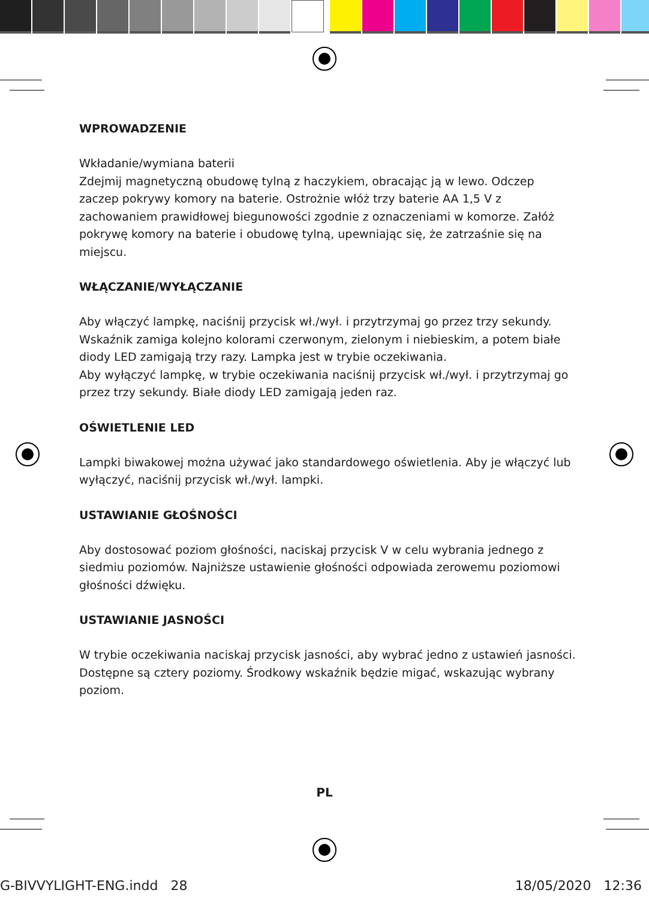WPROWADZENIE
Wkładanie/wymiana baterii
Zdejmij magnetyczną obudowę tylną z haczykiem, obracając ją w lewo. Odczep zaczep pokrywy komory na baterie. Ostrożnie włóż trzy baterie AA 1,5 V z zachowaniem prawidłowej biegunowości zgodnie z oznaczeniami w komorze. Załóż pokrywę komory na baterie i obudowę tylną, upewniając się, że zatrzaśnie się na miejscu.
WŁĄCZANIE/WYŁĄCZANIE
Aby włączyć lampkę, naciśnij przycisk wł./wył. i przytrzymaj go przez trzy sekundy. Wskaźnik zamiga kolejno kolorami czerwonym, zielonym i niebieskim, a potem białe diody LED zamigają trzy razy. Lampka jest w trybie oczekiwania.
Aby wyłączyć lampkę, w trybie oczekiwania naciśnij przycisk wł./wył. i przytrzymaj go przez trzy sekundy. Białe diody LED zamigają jeden raz.
OŚWIETLENIE LED
Lampki biwakowej można używać jako standardowego oświetlenia. Aby je włączyć lub wyłączyć, naciśnij przycisk wł./wył. lampki.
USTAWIANIE GŁOŚNOŚCI
Aby dostosować poziom głośności, naciskaj przycisk V w celu wybrania jednego z siedmiu poziomów. Najniższe ustawienie głośności odpowiada zerowemu poziomowi głośności dźwięku.
USTAWIANIE JASNOŚCI
W trybie oczekiwania naciskaj przycisk jasności, aby wybrać jedno z ustawień jasności. Dostępne są cztery poziomy. Środkowy wskaźnik będzie migać, wskazując wybrany poziom.
PL
G-BIVVYLIGHT-ENG.indd 28 18/05/2020 12:36